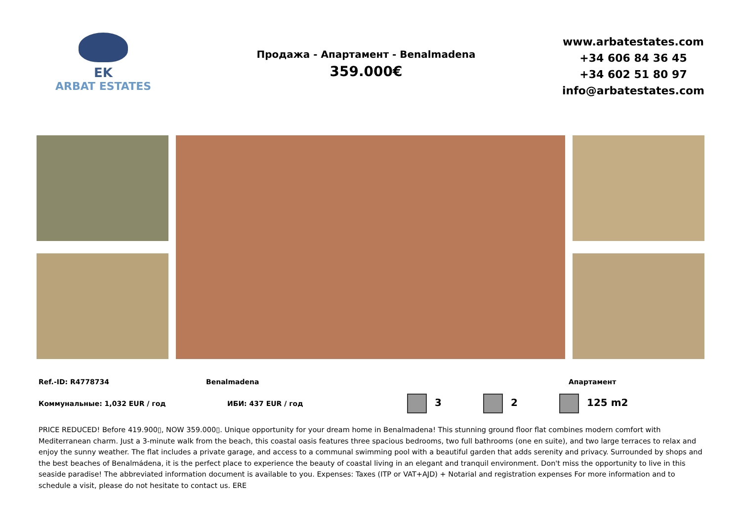EK
ARBAT ESTATES
Продажа - Апартамент - Benalmadena
359.000€
www.arbatestates.com
+34 606 84 36 45
+34 602 51 80 97
info@arbatestates.com
Ref.-ID: R4778734 Benalmadena Апартамент
Коммунальные: 1,032 EUR / год ИБИ: 437 EUR / год 3 2 125 m2
PRICE REDUCED! Before 419.900▯, NOW 359.000▯. Unique opportunity for your dream home in Benalmadena! This stunning ground floor flat combines modern comfort with Mediterranean charm. Just a 3-minute walk from the beach, this coastal oasis features three spacious bedrooms, two full bathrooms (one en suite), and two large terraces to relax and enjoy the sunny weather. The flat includes a private garage, and access to a communal swimming pool with a beautiful garden that adds serenity and privacy. Surrounded by shops and the best beaches of Benalmádena, it is the perfect place to experience the beauty of coastal living in an elegant and tranquil environment. Don't miss the opportunity to live in this seaside paradise! The abbreviated information document is available to you. Expenses: Taxes (ITP or VAT+AJD) + Notarial and registration expenses For more information and to schedule a visit, please do not hesitate to contact us. ERE